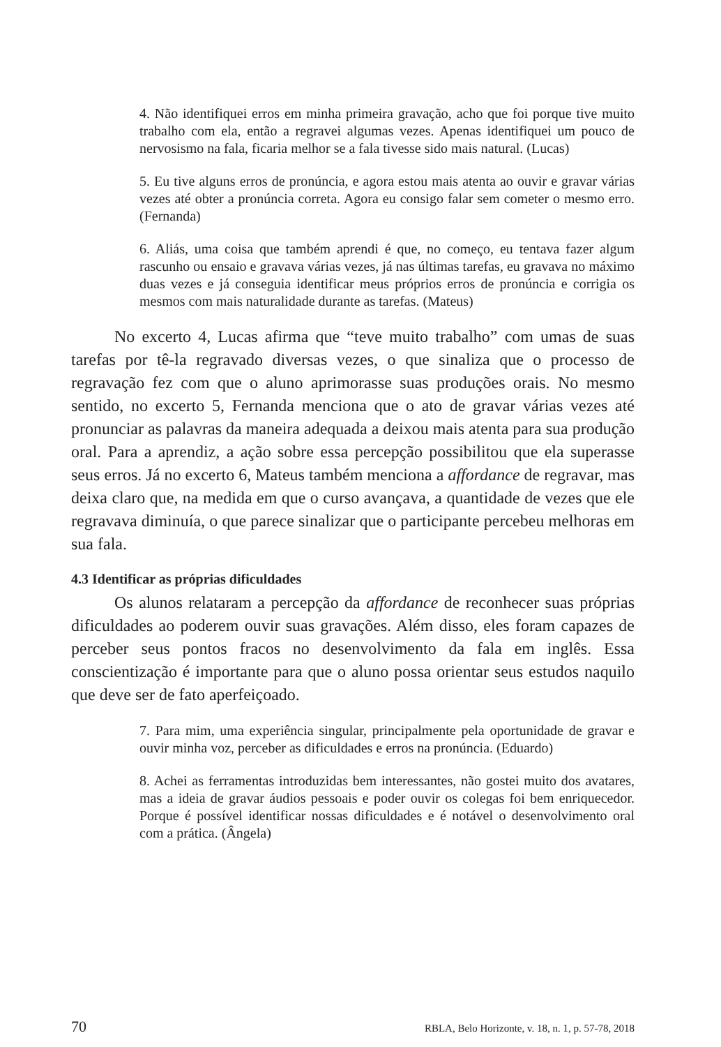4. Não identifiquei erros em minha primeira gravação, acho que foi porque tive muito trabalho com ela, então a regravei algumas vezes. Apenas identifiquei um pouco de nervosismo na fala, ficaria melhor se a fala tivesse sido mais natural. (Lucas)
5. Eu tive alguns erros de pronúncia, e agora estou mais atenta ao ouvir e gravar várias vezes até obter a pronúncia correta. Agora eu consigo falar sem cometer o mesmo erro. (Fernanda)
6. Aliás, uma coisa que também aprendi é que, no começo, eu tentava fazer algum rascunho ou ensaio e gravava várias vezes, já nas últimas tarefas, eu gravava no máximo duas vezes e já conseguia identificar meus próprios erros de pronúncia e corrigia os mesmos com mais naturalidade durante as tarefas. (Mateus)
No excerto 4, Lucas afirma que “teve muito trabalho” com umas de suas tarefas por tê-la regravado diversas vezes, o que sinaliza que o processo de regravação fez com que o aluno aprimorasse suas produções orais. No mesmo sentido, no excerto 5, Fernanda menciona que o ato de gravar várias vezes até pronunciar as palavras da maneira adequada a deixou mais atenta para sua produção oral. Para a aprendiz, a ação sobre essa percepção possibilitou que ela superasse seus erros. Já no excerto 6, Mateus também menciona a affordance de regravar, mas deixa claro que, na medida em que o curso avançava, a quantidade de vezes que ele regravava diminuía, o que parece sinalizar que o participante percebeu melhoras em sua fala.
4.3 Identificar as próprias dificuldades
Os alunos relataram a percepção da affordance de reconhecer suas próprias dificuldades ao poderem ouvir suas gravações. Além disso, eles foram capazes de perceber seus pontos fracos no desenvolvimento da fala em inglês. Essa conscientização é importante para que o aluno possa orientar seus estudos naquilo que deve ser de fato aperfeiçoado.
7. Para mim, uma experiência singular, principalmente pela oportunidade de gravar e ouvir minha voz, perceber as dificuldades e erros na pronúncia. (Eduardo)
8. Achei as ferramentas introduzidas bem interessantes, não gostei muito dos avatares, mas a ideia de gravar áudios pessoais e poder ouvir os colegas foi bem enriquecedor. Porque é possível identificar nossas dificuldades e é notável o desenvolvimento oral com a prática. (Ângela)
70 RBLA, Belo Horizonte, v. 18, n. 1, p. 57-78, 2018